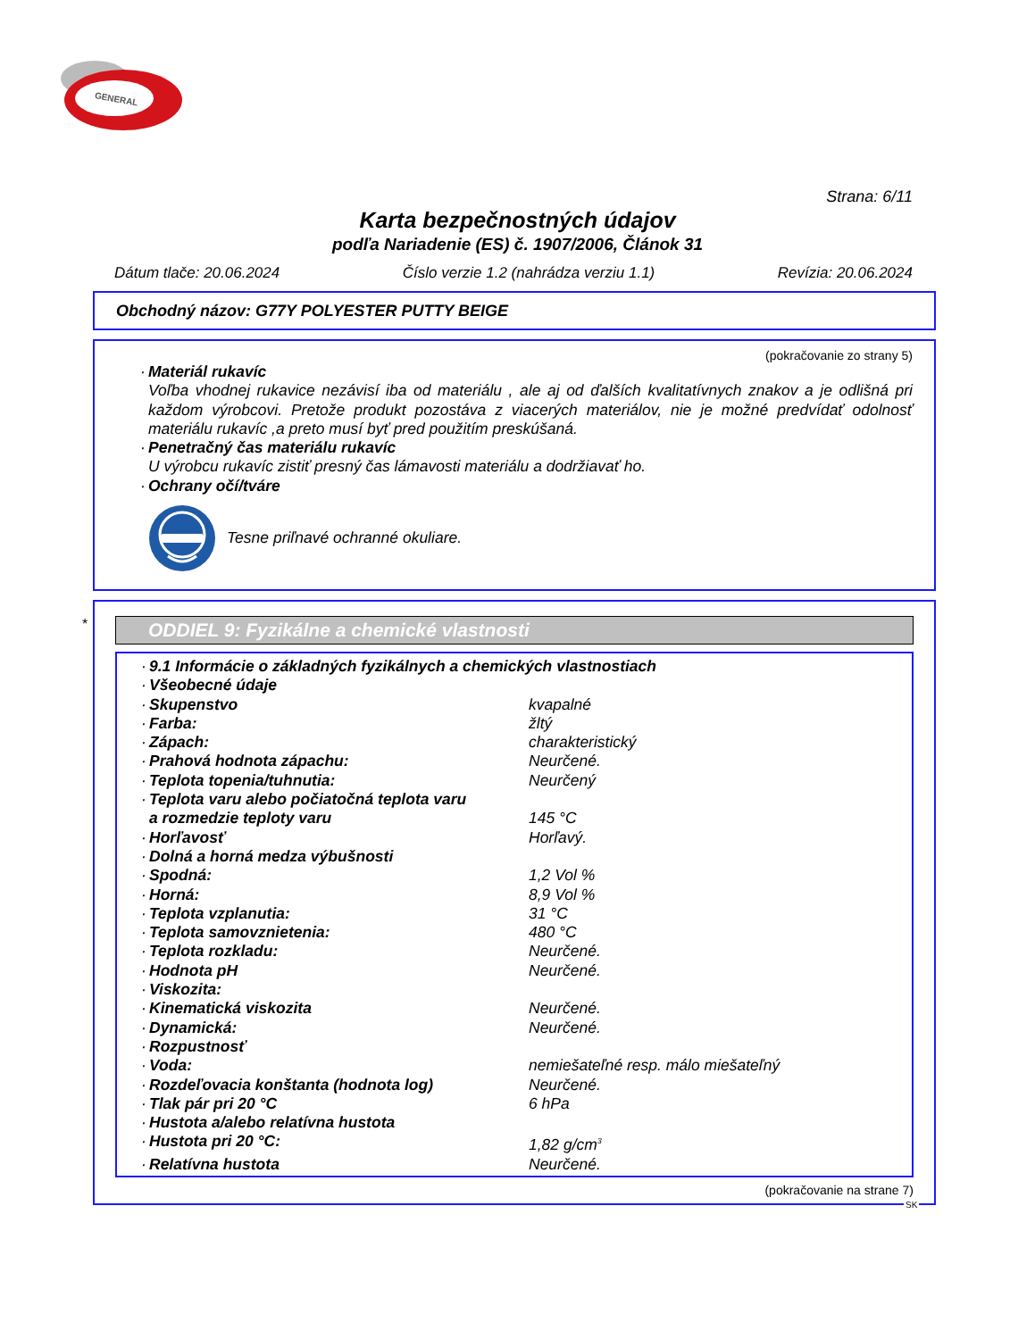GENERAL
Strana: 6/11
Karta bezpečnostných údajov
podľa Nariadenie (ES) č. 1907/2006, Článok 31
Dátum tlače: 20.06.2024 Číslo verzie 1.2 (nahrádza verziu 1.1) Revízia: 20.06.2024
Obchodný názov: G77Y POLYESTER PUTTY BEIGE
(pokračovanie zo strany 5)
· Materiál rukavíc
Voľba vhodnej rukavice nezávisí iba od materiálu , ale aj od ďalších kvalitatívnych znakov a je odlišná pri každom výrobcovi. Pretože produkt pozostáva z viacerých materiálov, nie je možné predvídať odolnosť materiálu rukavíc ,a preto musí byť pred použitím preskúšaná.
· Penetračný čas materiálu rukavíc
U výrobcu rukavíc zistiť presný čas lámavosti materiálu a dodržiavať ho.
· Ochrany očí/tváre
Tesne priľnavé ochranné okuliare.
*
ODDIEL 9: Fyzikálne a chemické vlastnosti
· 9.1 Informácie o základných fyzikálnych a chemických vlastnostiach
· Všeobecné údaje
· Skupenstvo kvapalné
· Farba: žltý
· Zápach: charakteristický
· Prahová hodnota zápachu: Neurčené.
· Teplota topenia/tuhnutia: Neurčený
· Teplota varu alebo počiatočná teplota varu
a rozmedzie teploty varu
145 °C
· Horľavosť Horľavý.
· Dolná a horná medza výbušnosti
· Spodná: 1,2 Vol %
· Horná: 8,9 Vol %
· Teplota vzplanutia: 31 °C
· Teplota samovznietenia: 480 °C
· Teplota rozkladu: Neurčené.
· Hodnota pH Neurčené.
· Viskozita:
· Kinematická viskozita Neurčené.
· Dynamická: Neurčené.
· Rozpustnosť
· Voda: nemiešateľné resp. málo miešateľný
· Rozdeľovacia konštanta (hodnota log) Neurčené.
· Tlak pár pri 20 °C 6 hPa
· Hustota a/alebo relatívna hustota
· Hustota pri 20 °C: 1,82 g/cm<sup>3</sup>
· Relatívna hustota Neurčené.
(pokračovanie na strane 7)
SK